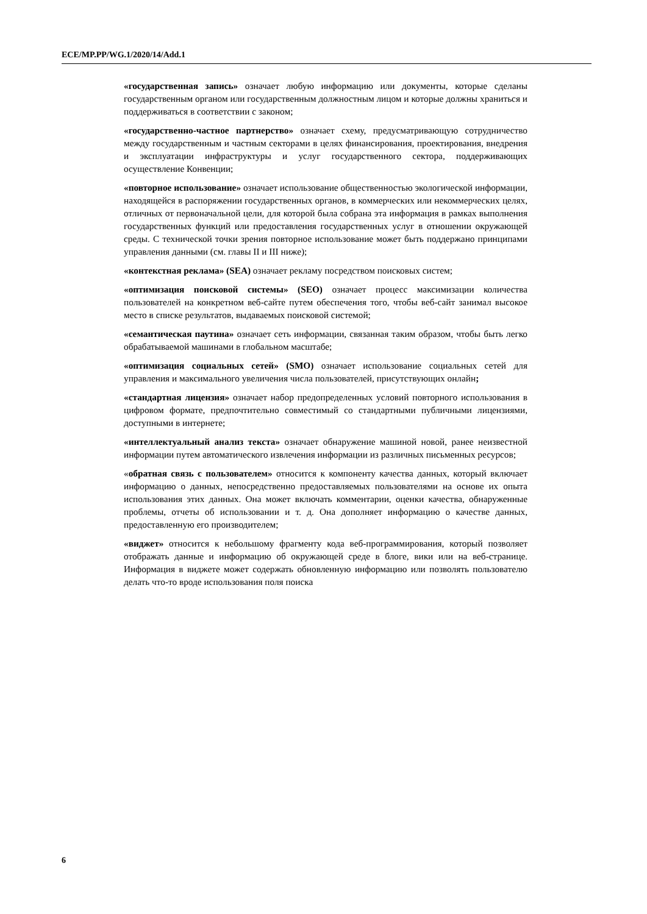ECE/MP.PP/WG.1/2020/14/Add.1
«государственная запись» означает любую информацию или документы, которые сделаны государственным органом или государственным должностным лицом и которые должны храниться и поддерживаться в соответствии с законом;
«государственно-частное партнерство» означает схему, предусматривающую сотрудничество между государственным и частным секторами в целях финансирования, проектирования, внедрения и эксплуатации инфраструктуры и услуг государственного сектора, поддерживающих осуществление Конвенции;
«повторное использование» означает использование общественностью экологической информации, находящейся в распоряжении государственных органов, в коммерческих или некоммерческих целях, отличных от первоначальной цели, для которой была собрана эта информация в рамках выполнения государственных функций или предоставления государственных услуг в отношении окружающей среды. С технической точки зрения повторное использование может быть поддержано принципами управления данными (см. главы II и III ниже);
«контекстная реклама» (SEA) означает рекламу посредством поисковых систем;
«оптимизация поисковой системы» (SEO) означает процесс максимизации количества пользователей на конкретном веб-сайте путем обеспечения того, чтобы веб-сайт занимал высокое место в списке результатов, выдаваемых поисковой системой;
«семантическая паутина» означает сеть информации, связанная таким образом, чтобы быть легко обрабатываемой машинами в глобальном масштабе;
«оптимизация социальных сетей» (SMO) означает использование социальных сетей для управления и максимального увеличения числа пользователей, присутствующих онлайн;
«стандартная лицензия» означает набор предопределенных условий повторного использования в цифровом формате, предпочтительно совместимый со стандартными публичными лицензиями, доступными в интернете;
«интеллектуальный анализ текста» означает обнаружение машиной новой, ранее неизвестной информации путем автоматического извлечения информации из различных письменных ресурсов;
«обратная связь с пользователем» относится к компоненту качества данных, который включает информацию о данных, непосредственно предоставляемых пользователями на основе их опыта использования этих данных. Она может включать комментарии, оценки качества, обнаруженные проблемы, отчеты об использовании и т. д. Она дополняет информацию о качестве данных, предоставленную его производителем;
«виджет» относится к небольшому фрагменту кода веб-программирования, который позволяет отображать данные и информацию об окружающей среде в блоге, вики или на веб-странице. Информация в виджете может содержать обновленную информацию или позволять пользователю делать что-то вроде использования поля поиска
6